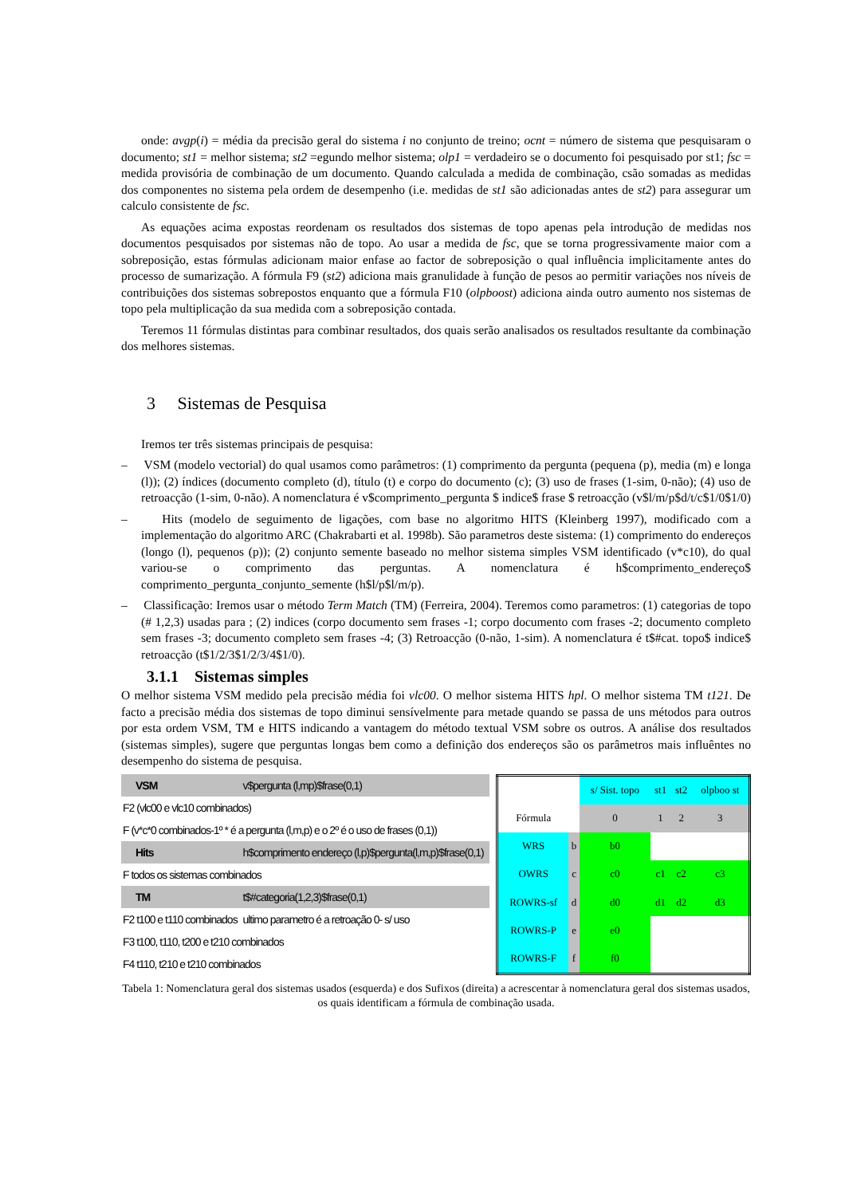onde: avgp(i) = média da precisão geral do sistema i no conjunto de treino; ocnt = número de sistema que pesquisaram o documento; st1 = melhor sistema; st2 =egundo melhor sistema; olp1 = verdadeiro se o documento foi pesquisado por st1; fsc = medida provisória de combinação de um documento. Quando calculada a medida de combinação, csão somadas as medidas dos componentes no sistema pela ordem de desempenho (i.e. medidas de st1 são adicionadas antes de st2) para assegurar um calculo consistente de fsc.
As equações acima expostas reordenam os resultados dos sistemas de topo apenas pela introdução de medidas nos documentos pesquisados por sistemas não de topo. Ao usar a medida de fsc, que se torna progressivamente maior com a sobreposição, estas fórmulas adicionam maior enfase ao factor de sobreposição o qual influência implicitamente antes do processo de sumarização. A fórmula F9 (st2) adiciona mais granulidade à função de pesos ao permitir variações nos níveis de contribuições dos sistemas sobrepostos enquanto que a fórmula F10 (olpboost) adiciona ainda outro aumento nos sistemas de topo pela multiplicação da sua medida com a sobreposição contada.
Teremos 11 fórmulas distintas para combinar resultados, dos quais serão analisados os resultados resultante da combinação dos melhores sistemas.
3 Sistemas de Pesquisa
Iremos ter três sistemas principais de pesquisa:
– VSM (modelo vectorial) do qual usamos como parâmetros: (1) comprimento da pergunta (pequena (p), media (m) e longa (l)); (2) índices (documento completo (d), título (t) e corpo do documento (c); (3) uso de frases (1-sim, 0-não); (4) uso de retroacção (1-sim, 0-não). A nomenclatura é v$comprimento_pergunta $ indice$ frase $ retroacção (v$l/m/p$d/t/c$1/0$1/0)
– Hits (modelo de seguimento de ligações, com base no algoritmo HITS (Kleinberg 1997), modificado com a implementação do algoritmo ARC (Chakrabarti et al. 1998b). São parametros deste sistema: (1) comprimento do endereços (longo (l), pequenos (p)); (2) conjunto semente baseado no melhor sistema simples VSM identificado (v*c10), do qual variou-se o comprimento das perguntas. A nomenclatura é h$comprimento_endereço$ comprimento_pergunta_conjunto_semente (h$l/p$l/m/p).
– Classificação: Iremos usar o método Term Match (TM) (Ferreira, 2004). Teremos como parametros: (1) categorias de topo (# 1,2,3) usadas para ; (2) indices (corpo documento sem frases -1; corpo documento com frases -2; documento completo sem frases -3; documento completo sem frases -4; (3) Retroacção (0-não, 1-sim). A nomenclatura é t$#cat. topo$ indice$ retroacção (t$1/2/3$1/2/3/4$1/0).
3.1.1 Sistemas simples
O melhor sistema VSM medido pela precisão média foi vlc00. O melhor sistema HITS hpl. O melhor sistema TM t121. De facto a precisão média dos sistemas de topo diminui sensívelmente para metade quando se passa de uns métodos para outros por esta ordem VSM, TM e HITS indicando a vantagem do método textual VSM sobre os outros. A análise dos resultados (sistemas simples), sugere que perguntas longas bem como a definição dos endereços são os parâmetros mais influêntes no desempenho do sistema de pesquisa.
| VSM | v$pergunta (l,mp)$frase(0,1) |
| F2 (vlc00 e vlc10 combinados) | |
| F (v*c*0 combinados-1º * é a pergunta (l,m,p) e o 2º é o uso de frases (0,1)) | |
| Hits | h$comprimento endereço (l,p)$pergunta(l,m,p)$frase(0,1) |
| F todos os sistemas combinados | |
| TM | t$#categoria(1,2,3)$frase(0,1) |
| F2 t100 e t110 combinados | ultimo parametro é a retroação 0- s/ uso |
| F3 t100, t110, t200 e t210 combinados | |
| F4 t110, t210 e t210 combinados | |
| | | s/ Sist. topo | st1 | st2 | olpboo st |
| Fórmula | | 0 | 1 | 2 | 3 |
| WRS | b | b0 | | | |
| OWRS | c | c0 | c1 | c2 | c3 |
| ROWRS-sf | d | d0 | d1 | d2 | d3 |
| ROWRS-P | e | e0 | | | |
| ROWRS-F | f | f0 | | | |
Tabela 1: Nomenclatura geral dos sistemas usados (esquerda) e dos Sufixos (direita) a acrescentar à nomenclatura geral dos sistemas usados, os quais identificam a fórmula de combinação usada.